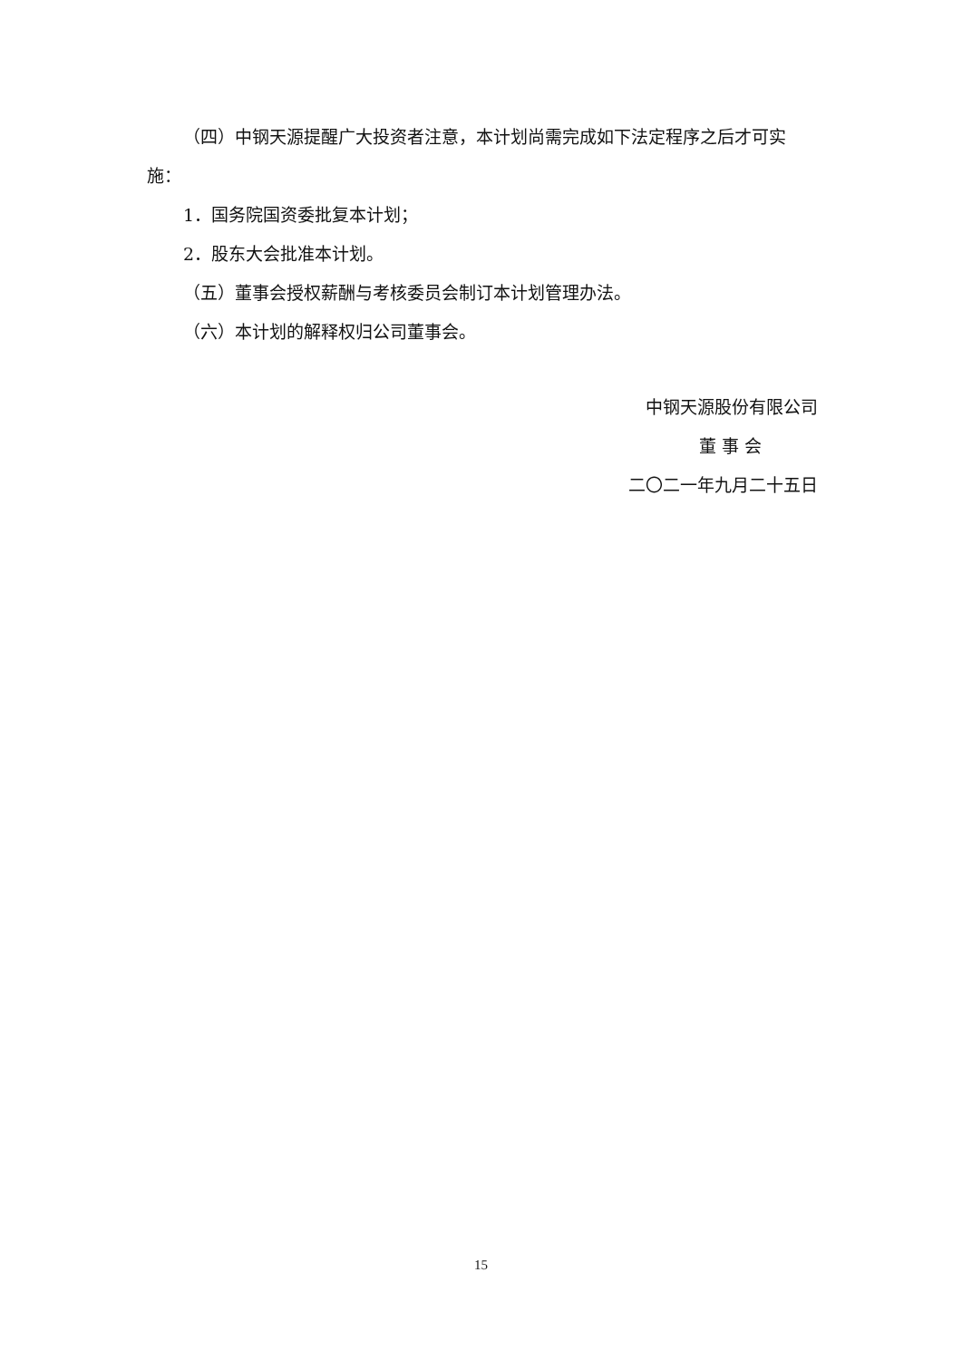（四）中钢天源提醒广大投资者注意，本计划尚需完成如下法定程序之后才可实施：
1．国务院国资委批复本计划；
2．股东大会批准本计划。
（五）董事会授权薪酬与考核委员会制订本计划管理办法。
（六）本计划的解释权归公司董事会。
中钢天源股份有限公司
董 事 会
二〇二一年九月二十五日
15